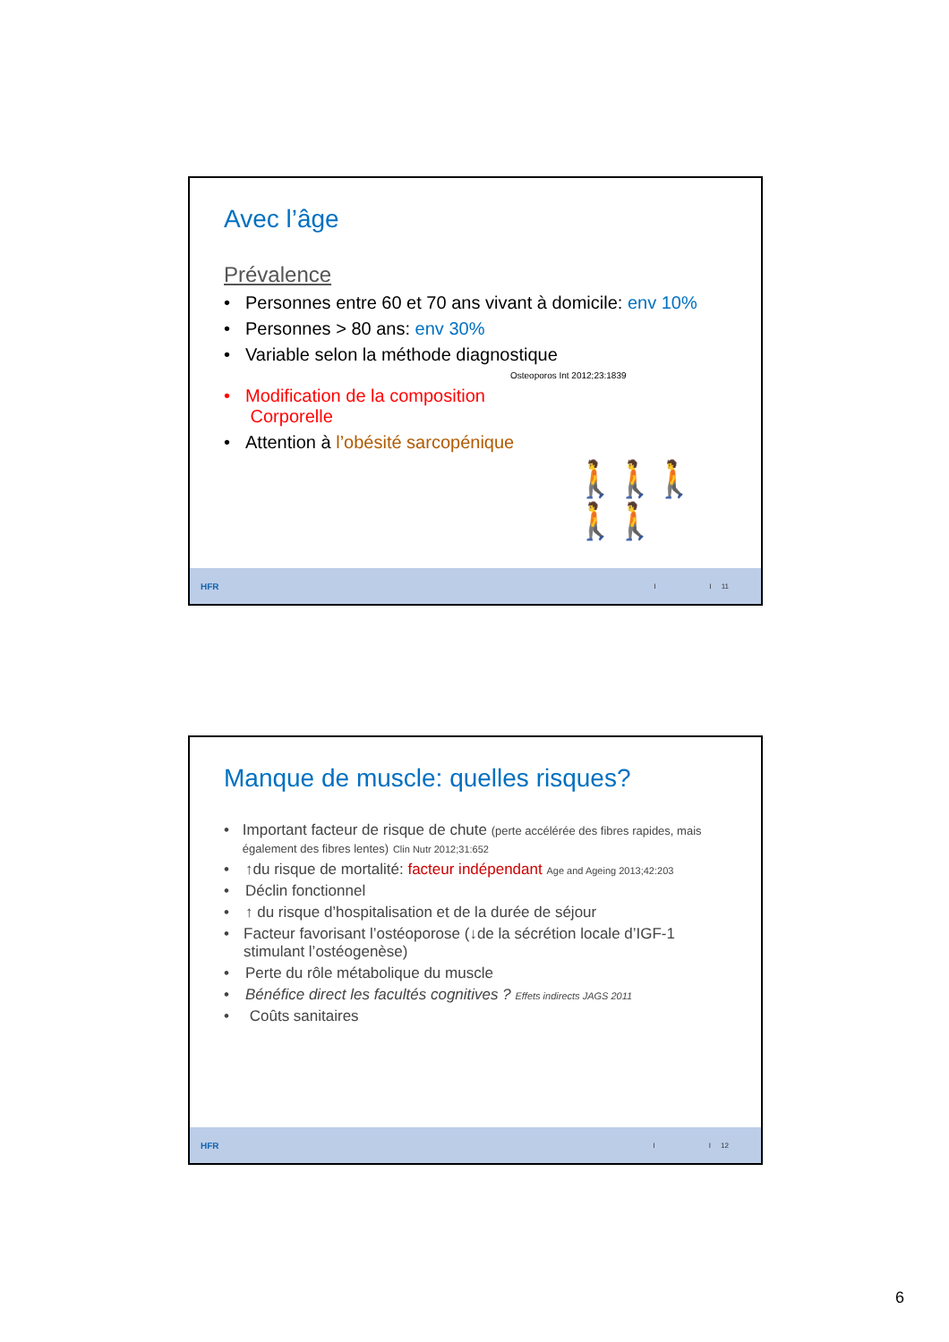Avec l’âge
Prévalence
• Personnes entre 60 et 70 ans vivant à domicile: env 10%
• Personnes > 80 ans: env 30%
• Variable selon la méthode diagnostique
Osteoporos Int 2012;23:1839
• Modification de la composition
Corporelle
• Attention à l’obésité sarcopénique
🚶🚶🚶🚶🚶
HFR I I 11
Manque de muscle: quelles risques?
• Important facteur de risque de chute (perte accélérée des fibres rapides, mais également des fibres lentes) Clin Nutr 2012;31:652
• ↑du risque de mortalité: facteur indépendant Age and Ageing 2013;42:203
• Déclin fonctionnel
• ↑ du risque d’hospitalisation et de la durée de séjour
• Facteur favorisant l’ostéoporose (↓de la sécrétion locale d’IGF-1 stimulant l’ostéogenèse)
• Perte du rôle métabolique du muscle
• Bénéfice direct les facultés cognitives ? Effets indirects JAGS 2011
• Coûts sanitaires
HFR I I 12
6